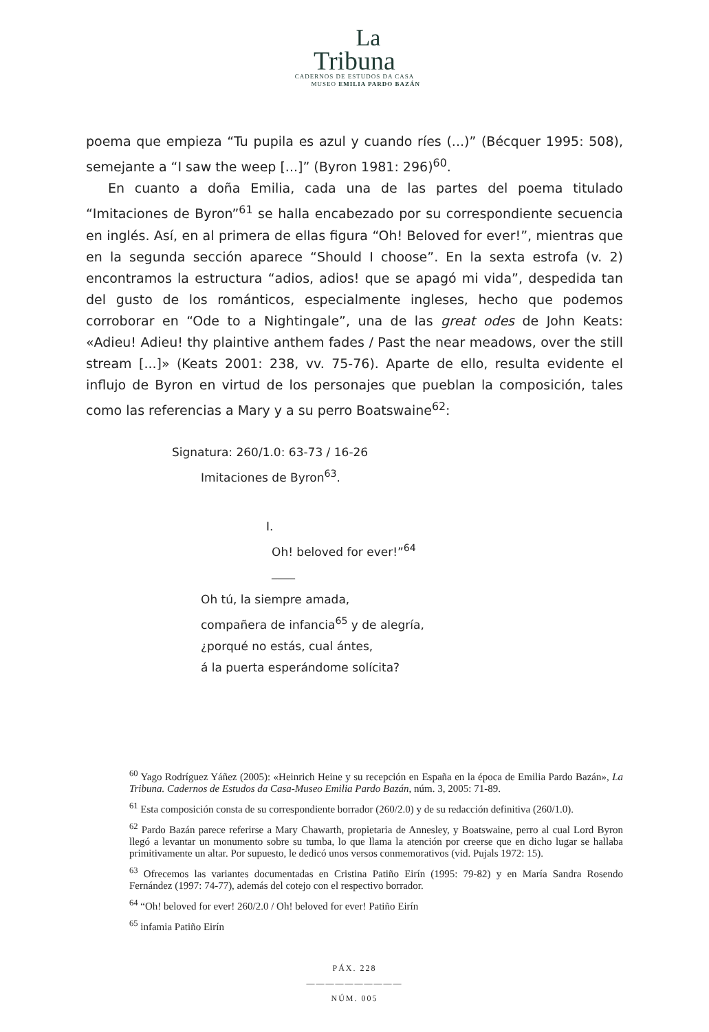La
Tribuna
CADERNOS DE ESTUDOS DA CASA
MUSEO EMILIA PARDO BAZÁN
poema que empieza “Tu pupila es azul y cuando ríes (...)” (Bécquer 1995: 508), semejante a “I saw the weep [...]” (Byron 1981: 296)<sup>60</sup>.
En cuanto a doña Emilia, cada una de las partes del poema titulado “Imitaciones de Byron”<sup>61</sup> se halla encabezado por su correspondiente secuencia en inglés. Así, en al primera de ellas figura “Oh! Beloved for ever!”, mientras que en la segunda sección aparece “Should I choose”. En la sexta estrofa (v. 2) encontramos la estructura “adios, adios! que se apagó mi vida”, despedida tan del gusto de los románticos, especialmente ingleses, hecho que podemos corroborar en “Ode to a Nightingale”, una de las great odes de John Keats: «Adieu! Adieu! thy plaintive anthem fades / Past the near meadows, over the still stream [...]» (Keats 2001: 238, vv. 75-76). Aparte de ello, resulta evidente el influjo de Byron en virtud de los personajes que pueblan la composición, tales como las referencias a Mary y a su perro Boatswaine<sup>62</sup>:
Signatura: 260/1.0: 63-73 / 16-26
Imitaciones de Byron<sup>63</sup>.
I.
Oh! beloved for ever!”<sup>64</sup>
____
Oh tú, la siempre amada,
compañera de infancia<sup>65</sup> y de alegría,
¿porqué no estás, cual ántes,
á la puerta esperándome solícita?
<sup>60</sup> Yago Rodríguez Yáñez (2005): «Heinrich Heine y su recepción en España en la época de Emilia Pardo Bazán», La Tribuna. Cadernos de Estudos da Casa-Museo Emilia Pardo Bazán, núm. 3, 2005: 71-89.
<sup>61</sup> Esta composición consta de su correspondiente borrador (260/2.0) y de su redacción definitiva (260/1.0).
<sup>62</sup> Pardo Bazán parece referirse a Mary Chawarth, propietaria de Annesley, y Boatswaine, perro al cual Lord Byron llegó a levantar un monumento sobre su tumba, lo que llama la atención por creerse que en dicho lugar se hallaba primitivamente un altar. Por supuesto, le dedicó unos versos conmemorativos (vid. Pujals 1972: 15).
<sup>63</sup> Ofrecemos las variantes documentadas en Cristina Patiño Eirín (1995: 79-82) y en María Sandra Rosendo Fernández (1997: 74-77), además del cotejo con el respectivo borrador.
<sup>64</sup> “Oh! beloved for ever! 260/2.0 / Oh! beloved for ever! Patiño Eirín
<sup>65</sup> infamia Patiño Eirín
PÁX. 228
——————————
NÚM. 005